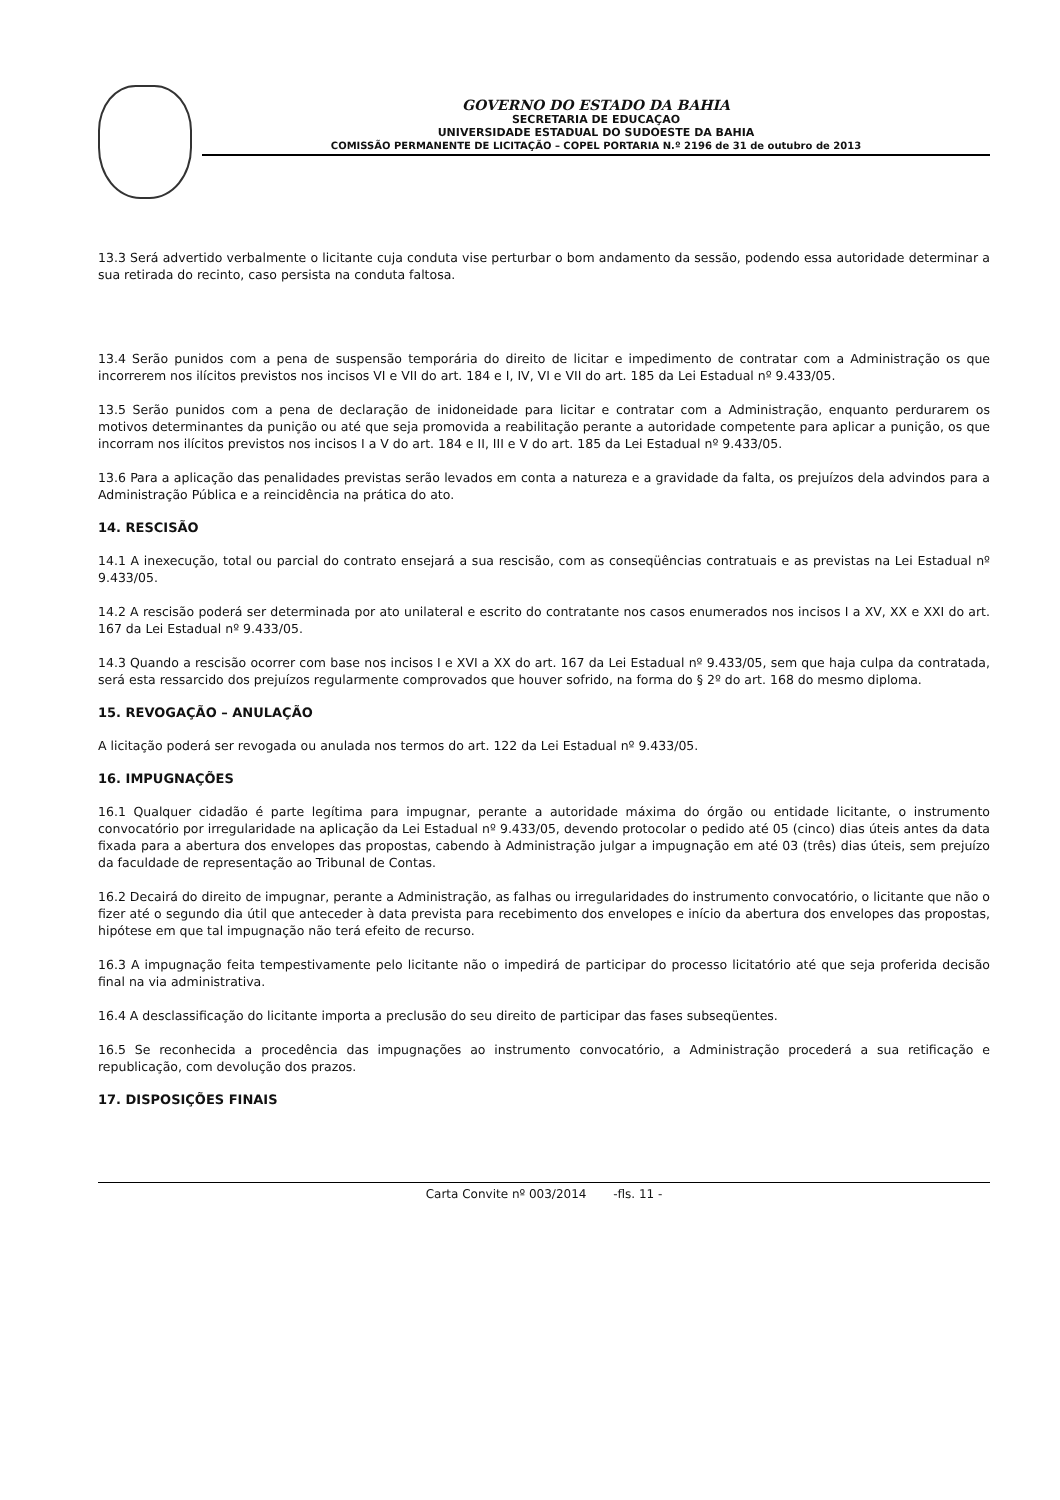GOVERNO DO ESTADO DA BAHIA
SECRETARIA DE EDUCAÇAO
UNIVERSIDADE ESTADUAL DO SUDOESTE DA BAHIA
COMISSÃO PERMANENTE DE LICITAÇÃO – COPEL PORTARIA N.º 2196 de 31 de outubro de 2013
13.3 Será advertido verbalmente o licitante cuja conduta vise perturbar o bom andamento da sessão, podendo essa autoridade determinar a sua retirada do recinto, caso persista na conduta faltosa.
13.4 Serão punidos com a pena de suspensão temporária do direito de licitar e impedimento de contratar com a Administração os que incorrerem nos ilícitos previstos nos incisos VI e VII do art. 184 e I, IV, VI e VII do art. 185 da Lei Estadual nº 9.433/05.
13.5 Serão punidos com a pena de declaração de inidoneidade para licitar e contratar com a Administração, enquanto perdurarem os motivos determinantes da punição ou até que seja promovida a reabilitação perante a autoridade competente para aplicar a punição, os que incorram nos ilícitos previstos nos incisos I a V do art. 184 e II, III e V do art. 185 da Lei Estadual nº 9.433/05.
13.6 Para a aplicação das penalidades previstas serão levados em conta a natureza e a gravidade da falta, os prejuízos dela advindos para a Administração Pública e a reincidência na prática do ato.
14. RESCISÃO
14.1 A inexecução, total ou parcial do contrato ensejará a sua rescisão, com as conseqüências contratuais e as previstas na Lei Estadual nº 9.433/05.
14.2 A rescisão poderá ser determinada por ato unilateral e escrito do contratante nos casos enumerados nos incisos I a XV, XX e XXI do art. 167 da Lei Estadual nº 9.433/05.
14.3 Quando a rescisão ocorrer com base nos incisos I e XVI a XX do art. 167 da Lei Estadual nº 9.433/05, sem que haja culpa da contratada, será esta ressarcido dos prejuízos regularmente comprovados que houver sofrido, na forma do § 2º do art. 168 do mesmo diploma.
15. REVOGAÇÃO – ANULAÇÃO
A licitação poderá ser revogada ou anulada nos termos do art. 122 da Lei Estadual nº 9.433/05.
16. IMPUGNAÇÕES
16.1 Qualquer cidadão é parte legítima para impugnar, perante a autoridade máxima do órgão ou entidade licitante, o instrumento convocatório por irregularidade na aplicação da Lei Estadual nº 9.433/05, devendo protocolar o pedido até 05 (cinco) dias úteis antes da data fixada para a abertura dos envelopes das propostas, cabendo à Administração julgar a impugnação em até 03 (três) dias úteis, sem prejuízo da faculdade de representação ao Tribunal de Contas.
16.2 Decairá do direito de impugnar, perante a Administração, as falhas ou irregularidades do instrumento convocatório, o licitante que não o fizer até o segundo dia útil que anteceder à data prevista para recebimento dos envelopes e início da abertura dos envelopes das propostas, hipótese em que tal impugnação não terá efeito de recurso.
16.3 A impugnação feita tempestivamente pelo licitante não o impedirá de participar do processo licitatório até que seja proferida decisão final na via administrativa.
16.4 A desclassificação do licitante importa a preclusão do seu direito de participar das fases subseqüentes.
16.5 Se reconhecida a procedência das impugnações ao instrumento convocatório, a Administração procederá a sua retificação e republicação, com devolução dos prazos.
17. DISPOSIÇÕES FINAIS
Carta Convite nº 003/2014 -fls. 11 -